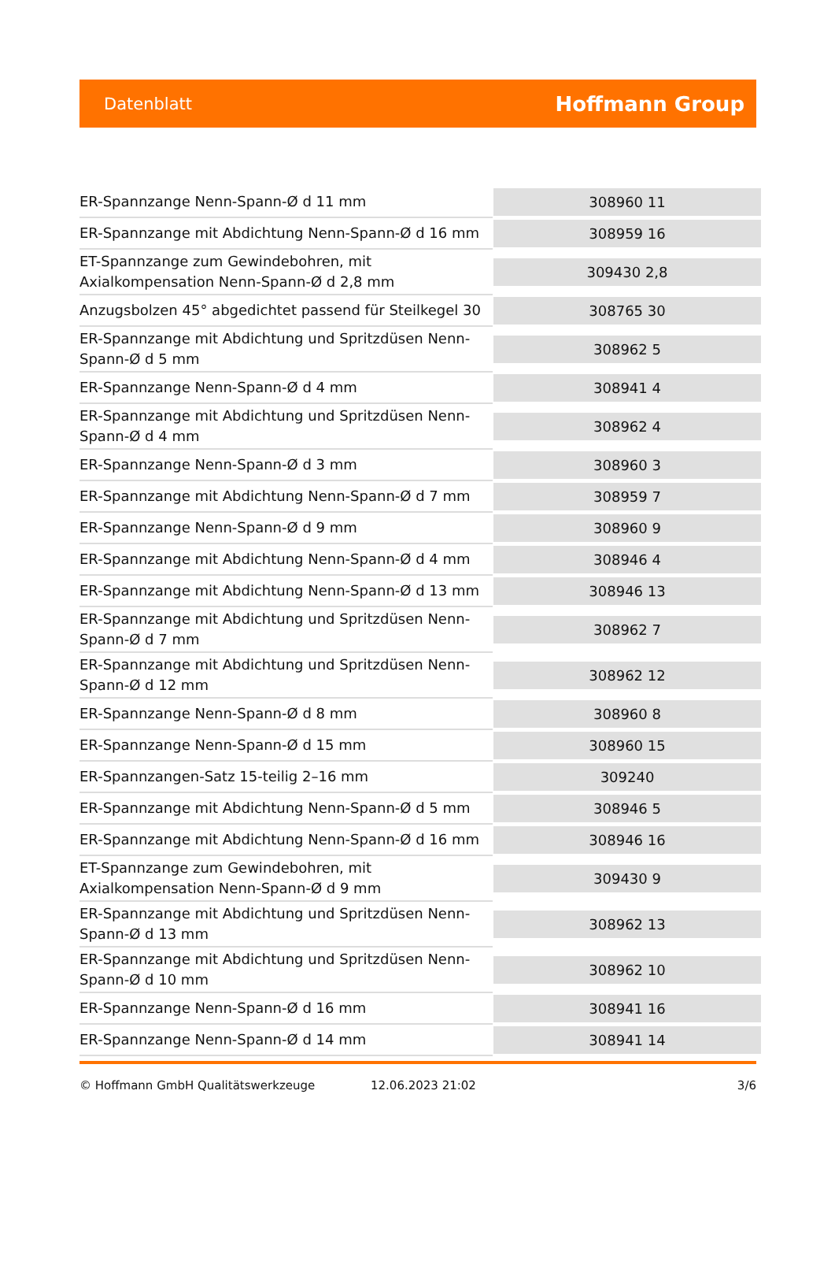Datenblatt
Hoffmann Group
| ER-Spannzange Nenn-Spann-Ø d 11 mm | 308960 11 |
| ER-Spannzange mit Abdichtung Nenn-Spann-Ø d 16 mm | 308959 16 |
| ET-Spannzange zum Gewindebohren, mit Axialkompensation Nenn-Spann-Ø d 2,8 mm | 309430 2,8 |
| Anzugsbolzen 45° abgedichtet passend für Steilkegel 30 | 308765 30 |
| ER-Spannzange mit Abdichtung und Spritzdüsen Nenn-Spann-Ø d 5 mm | 308962 5 |
| ER-Spannzange Nenn-Spann-Ø d 4 mm | 308941 4 |
| ER-Spannzange mit Abdichtung und Spritzdüsen Nenn-Spann-Ø d 4 mm | 308962 4 |
| ER-Spannzange Nenn-Spann-Ø d 3 mm | 308960 3 |
| ER-Spannzange mit Abdichtung Nenn-Spann-Ø d 7 mm | 308959 7 |
| ER-Spannzange Nenn-Spann-Ø d 9 mm | 308960 9 |
| ER-Spannzange mit Abdichtung Nenn-Spann-Ø d 4 mm | 308946 4 |
| ER-Spannzange mit Abdichtung Nenn-Spann-Ø d 13 mm | 308946 13 |
| ER-Spannzange mit Abdichtung und Spritzdüsen Nenn-Spann-Ø d 7 mm | 308962 7 |
| ER-Spannzange mit Abdichtung und Spritzdüsen Nenn-Spann-Ø d 12 mm | 308962 12 |
| ER-Spannzange Nenn-Spann-Ø d 8 mm | 308960 8 |
| ER-Spannzange Nenn-Spann-Ø d 15 mm | 308960 15 |
| ER-Spannzangen-Satz 15-teilig 2–16 mm | 309240 |
| ER-Spannzange mit Abdichtung Nenn-Spann-Ø d 5 mm | 308946 5 |
| ER-Spannzange mit Abdichtung Nenn-Spann-Ø d 16 mm | 308946 16 |
| ET-Spannzange zum Gewindebohren, mit Axialkompensation Nenn-Spann-Ø d 9 mm | 309430 9 |
| ER-Spannzange mit Abdichtung und Spritzdüsen Nenn-Spann-Ø d 13 mm | 308962 13 |
| ER-Spannzange mit Abdichtung und Spritzdüsen Nenn-Spann-Ø d 10 mm | 308962 10 |
| ER-Spannzange Nenn-Spann-Ø d 16 mm | 308941 16 |
| ER-Spannzange Nenn-Spann-Ø d 14 mm | 308941 14 |
© Hoffmann GmbH Qualitätswerkzeuge 12.06.2023 21:02 3/6